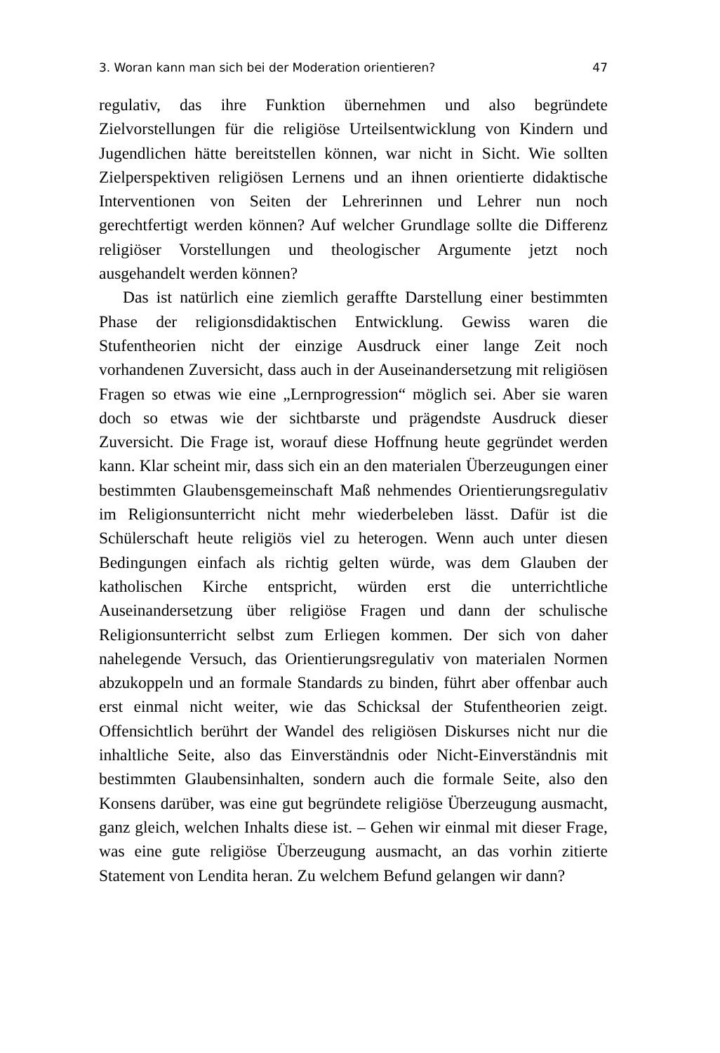3. Woran kann man sich bei der Moderation orientieren? 47
regulativ, das ihre Funktion übernehmen und also begründete Zielvorstellungen für die religiöse Urteilsentwicklung von Kindern und Jugendlichen hätte bereitstellen können, war nicht in Sicht. Wie sollten Zielperspektiven religiösen Lernens und an ihnen orientierte didaktische Interventionen von Seiten der Lehrerinnen und Lehrer nun noch gerechtfertigt werden können? Auf welcher Grundlage sollte die Differenz religiöser Vorstellungen und theologischer Argumente jetzt noch ausgehandelt werden können?
Das ist natürlich eine ziemlich geraffte Darstellung einer bestimmten Phase der religionsdidaktischen Entwicklung. Gewiss waren die Stufentheorien nicht der einzige Ausdruck einer lange Zeit noch vorhandenen Zuversicht, dass auch in der Auseinandersetzung mit religiösen Fragen so etwas wie eine „Lernprogression“ möglich sei. Aber sie waren doch so etwas wie der sichtbarste und prägendste Ausdruck dieser Zuversicht. Die Frage ist, worauf diese Hoffnung heute gegründet werden kann. Klar scheint mir, dass sich ein an den materialen Überzeugungen einer bestimmten Glaubensgemeinschaft Maß nehmendes Orientierungsregulativ im Religionsunterricht nicht mehr wiederbeleben lässt. Dafür ist die Schülerschaft heute religiös viel zu heterogen. Wenn auch unter diesen Bedingungen einfach als richtig gelten würde, was dem Glauben der katholischen Kirche entspricht, würden erst die unterrichtliche Auseinandersetzung über religiöse Fragen und dann der schulische Religionsunterricht selbst zum Erliegen kommen. Der sich von daher nahelegende Versuch, das Orientierungsregulativ von materialen Normen abzukoppeln und an formale Standards zu binden, führt aber offenbar auch erst einmal nicht weiter, wie das Schicksal der Stufentheorien zeigt. Offensichtlich berührt der Wandel des religiösen Diskurses nicht nur die inhaltliche Seite, also das Einverständnis oder Nicht-Einverständnis mit bestimmten Glaubensinhalten, sondern auch die formale Seite, also den Konsens darüber, was eine gut begründete religiöse Überzeugung ausmacht, ganz gleich, welchen Inhalts diese ist. – Gehen wir einmal mit dieser Frage, was eine gute religiöse Überzeugung ausmacht, an das vorhin zitierte Statement von Lendita heran. Zu welchem Befund gelangen wir dann?